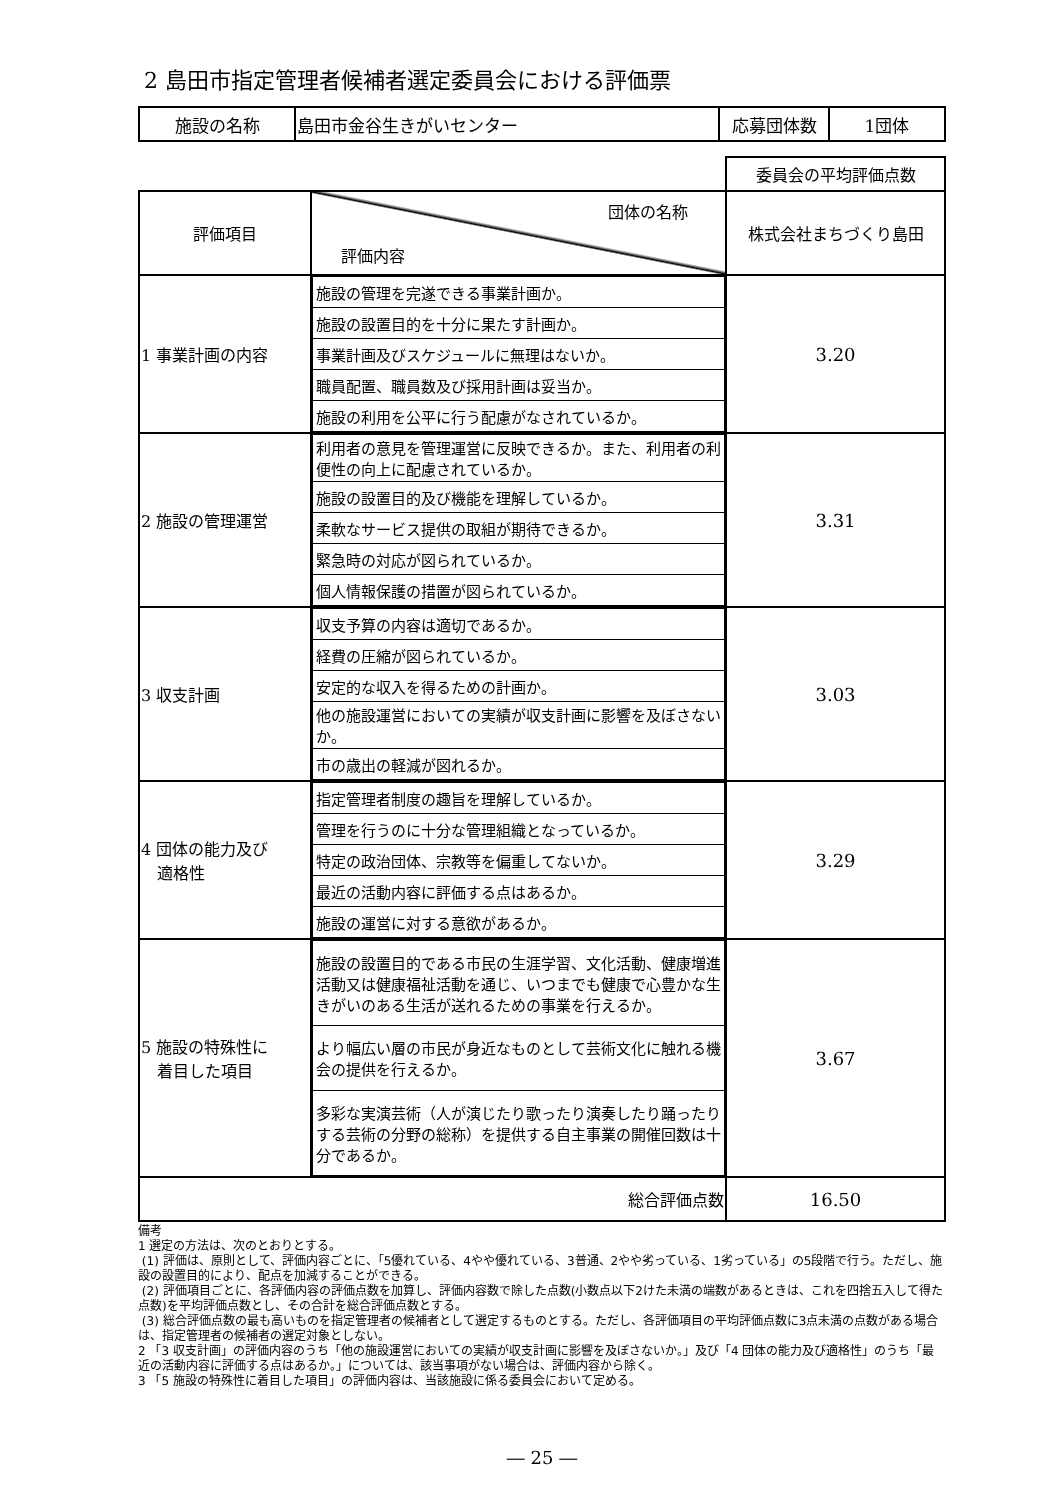2 島田市指定管理者候補者選定委員会における評価票
| 施設の名称 | 島田市金谷生きがいセンター | 応募団体数 | 1団体 |
| | | 委員会の平均評価点数 |
| 評価項目 | 団体の名称 評価内容 | 株式会社まちづくり島田 |
| 1 事業計画の内容 | / 施設の管理を完遂できる事業計画か。 / / 施設の設置目的を十分に果たす計画か。 / / 事業計画及びスケジュールに無理はないか。 / / 職員配置、職員数及び採用計画は妥当か。 / / 施設の利用を公平に行う配慮がなされているか。 / | 3.20 |
| 2 施設の管理運営 | / 利用者の意見を管理運営に反映できるか。また、利用者の利便性の向上に配慮されているか。 / / 施設の設置目的及び機能を理解しているか。 / / 柔軟なサービス提供の取組が期待できるか。 / / 緊急時の対応が図られているか。 / / 個人情報保護の措置が図られているか。 / | 3.31 |
| 3 収支計画 | / 収支予算の内容は適切であるか。 / / 経費の圧縮が図られているか。 / / 安定的な収入を得るための計画か。 / / 他の施設運営においての実績が収支計画に影響を及ぼさないか。 / / 市の歳出の軽減が図れるか。 / | 3.03 |
| 4 団体の能力及び 適格性 | / 指定管理者制度の趣旨を理解しているか。 / / 管理を行うのに十分な管理組織となっているか。 / / 特定の政治団体、宗教等を偏重してないか。 / / 最近の活動内容に評価する点はあるか。 / / 施設の運営に対する意欲があるか。 / | 3.29 |
| 5 施設の特殊性に 着目した項目 | / 施設の設置目的である市民の生涯学習、文化活動、健康増進活動又は健康福祉活動を通じ、いつまでも健康で心豊かな生きがいのある生活が送れるための事業を行えるか。 / / より幅広い層の市民が身近なものとして芸術文化に触れる機会の提供を行えるか。 / / 多彩な実演芸術（人が演じたり歌ったり演奏したり踊ったりする芸術の分野の総称）を提供する自主事業の開催回数は十分であるか。 / | 3.67 |
| 総合評価点数 | | 16.50 |
備考
1 選定の方法は、次のとおりとする。
(1) 評価は、原則として、評価内容ごとに、「5優れている、4やや優れている、3普通、2やや劣っている、1劣っている」の5段階で行う。ただし、施設の設置目的により、配点を加減することができる。
(2) 評価項目ごとに、各評価内容の評価点数を加算し、評価内容数で除した点数(小数点以下2けた未満の端数があるときは、これを四捨五入して得た点数)を平均評価点数とし、その合計を総合評価点数とする。
(3) 総合評価点数の最も高いものを指定管理者の候補者として選定するものとする。ただし、各評価項目の平均評価点数に3点未満の点数がある場合は、指定管理者の候補者の選定対象としない。
2 「3 収支計画」の評価内容のうち「他の施設運営においての実績が収支計画に影響を及ぼさないか。」及び「4 団体の能力及び適格性」のうち「最近の活動内容に評価する点はあるか。」については、該当事項がない場合は、評価内容から除く。
3 「5 施設の特殊性に着目した項目」の評価内容は、当該施設に係る委員会において定める。
― 25 ―